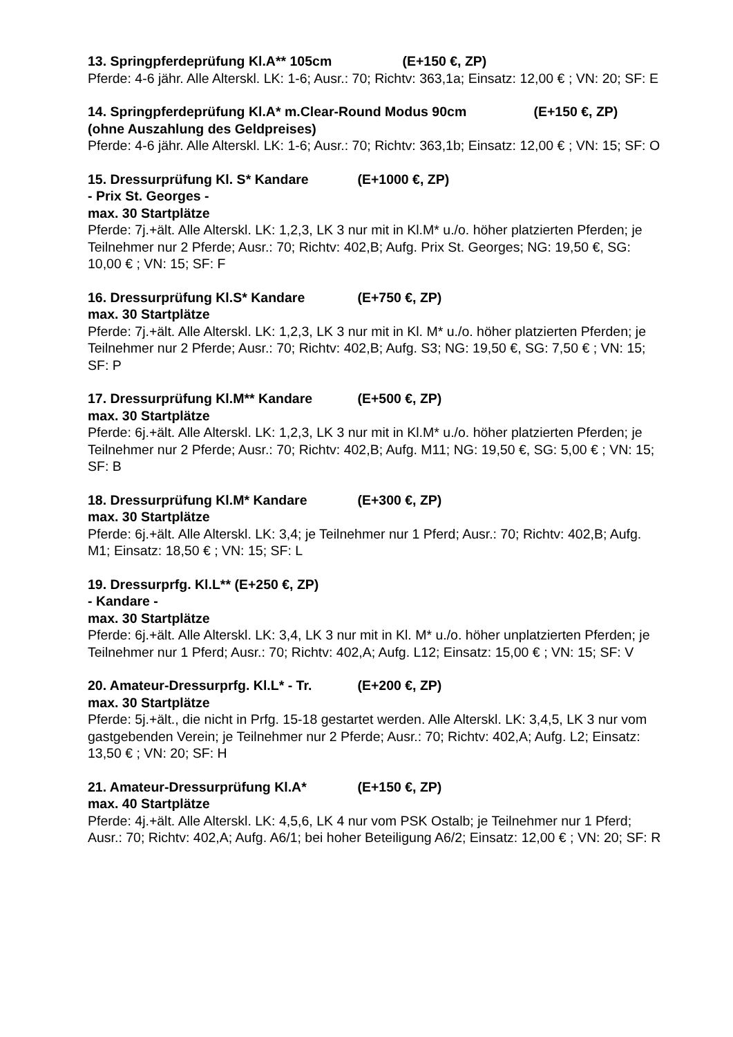13. Springpferdeprüfung Kl.A** 105cm (E+150 €, ZP)
Pferde: 4-6 jähr. Alle Alterskl. LK: 1-6; Ausr.: 70; Richtv: 363,1a; Einsatz: 12,00 € ; VN: 20; SF: E
14. Springpferdeprüfung Kl.A* m.Clear-Round Modus 90cm (E+150 €, ZP)
(ohne Auszahlung des Geldpreises)
Pferde: 4-6 jähr. Alle Alterskl. LK: 1-6; Ausr.: 70; Richtv: 363,1b; Einsatz: 12,00 € ; VN: 15; SF: O
15. Dressurprüfung Kl. S* Kandare (E+1000 €, ZP)
- Prix St. Georges -
max. 30 Startplätze
Pferde: 7j.+ält. Alle Alterskl. LK: 1,2,3, LK 3 nur mit in Kl.M* u./o. höher platzierten Pferden; je Teilnehmer nur 2 Pferde; Ausr.: 70; Richtv: 402,B; Aufg. Prix St. Georges; NG: 19,50 €, SG: 10,00 € ; VN: 15; SF: F
16. Dressurprüfung Kl.S* Kandare (E+750 €, ZP)
max. 30 Startplätze
Pferde: 7j.+ält. Alle Alterskl. LK: 1,2,3, LK 3 nur mit in Kl. M* u./o. höher platzierten Pferden; je Teilnehmer nur 2 Pferde; Ausr.: 70; Richtv: 402,B; Aufg. S3; NG: 19,50 €, SG: 7,50 € ; VN: 15; SF: P
17. Dressurprüfung Kl.M** Kandare (E+500 €, ZP)
max. 30 Startplätze
Pferde: 6j.+ält. Alle Alterskl. LK: 1,2,3, LK 3 nur mit in Kl.M* u./o. höher platzierten Pferden; je Teilnehmer nur 2 Pferde; Ausr.: 70; Richtv: 402,B; Aufg. M11; NG: 19,50 €, SG: 5,00 € ; VN: 15; SF: B
18. Dressurprüfung Kl.M* Kandare (E+300 €, ZP)
max. 30 Startplätze
Pferde: 6j.+ält. Alle Alterskl. LK: 3,4; je Teilnehmer nur 1 Pferd; Ausr.: 70; Richtv: 402,B; Aufg. M1; Einsatz: 18,50 € ; VN: 15; SF: L
19. Dressurprfg. Kl.L** (E+250 €, ZP)
- Kandare -
max. 30 Startplätze
Pferde: 6j.+ält. Alle Alterskl. LK: 3,4, LK 3 nur mit in Kl. M* u./o. höher unplatzierten Pferden; je Teilnehmer nur 1 Pferd; Ausr.: 70; Richtv: 402,A; Aufg. L12; Einsatz: 15,00 € ; VN: 15; SF: V
20. Amateur-Dressurprfg. Kl.L* - Tr. (E+200 €, ZP)
max. 30 Startplätze
Pferde: 5j.+ält., die nicht in Prfg. 15-18 gestartet werden. Alle Alterskl. LK: 3,4,5, LK 3 nur vom gastgebenden Verein; je Teilnehmer nur 2 Pferde; Ausr.: 70; Richtv: 402,A; Aufg. L2; Einsatz: 13,50 € ; VN: 20; SF: H
21. Amateur-Dressurprüfung Kl.A* (E+150 €, ZP)
max. 40 Startplätze
Pferde: 4j.+ält. Alle Alterskl. LK: 4,5,6, LK 4 nur vom PSK Ostalb; je Teilnehmer nur 1 Pferd; Ausr.: 70; Richtv: 402,A; Aufg. A6/1; bei hoher Beteiligung A6/2; Einsatz: 12,00 € ; VN: 20; SF: R